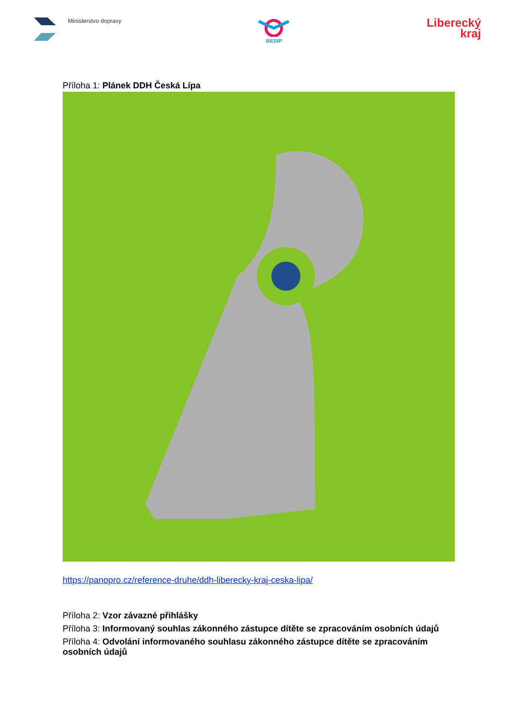Ministerstvo dopravy
BESIP
Liberecký
kraj
Příloha 1: Plánek DDH Česká Lípa
https://panopro.cz/reference-druhe/ddh-liberecky-kraj-ceska-lipa/
Příloha 2: Vzor závazné přihlášky
Příloha 3: Informovaný souhlas zákonného zástupce dítěte se zpracováním osobních údajů
Příloha 4: Odvolání informovaného souhlasu zákonného zástupce dítěte se zpracováním osobních údajů